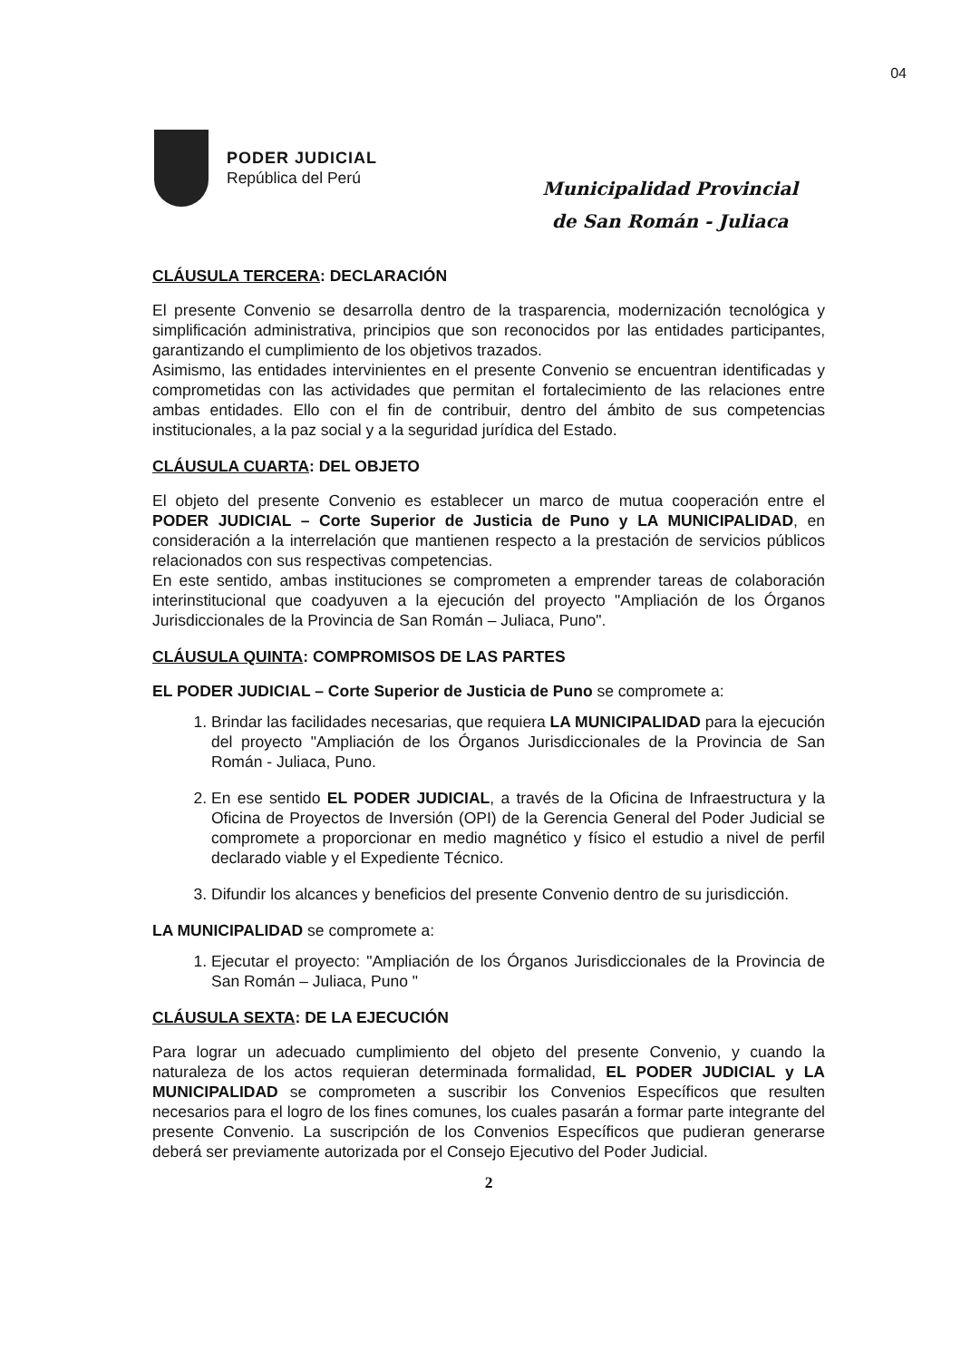04
PODER JUDICIAL
República del Perú
Municipalidad Provincial
de San Román - Juliaca
CLÁUSULA TERCERA: DECLARACIÓN
El presente Convenio se desarrolla dentro de la trasparencia, modernización tecnológica y simplificación administrativa, principios que son reconocidos por las entidades participantes, garantizando el cumplimiento de los objetivos trazados.
Asimismo, las entidades intervinientes en el presente Convenio se encuentran identificadas y comprometidas con las actividades que permitan el fortalecimiento de las relaciones entre ambas entidades. Ello con el fin de contribuir, dentro del ámbito de sus competencias institucionales, a la paz social y a la seguridad jurídica del Estado.
CLÁUSULA CUARTA: DEL OBJETO
El objeto del presente Convenio es establecer un marco de mutua cooperación entre el PODER JUDICIAL – Corte Superior de Justicia de Puno y LA MUNICIPALIDAD, en consideración a la interrelación que mantienen respecto a la prestación de servicios públicos relacionados con sus respectivas competencias.
En este sentido, ambas instituciones se comprometen a emprender tareas de colaboración interinstitucional que coadyuven a la ejecución del proyecto "Ampliación de los Órganos Jurisdiccionales de la Provincia de San Román – Juliaca, Puno".
CLÁUSULA QUINTA: COMPROMISOS DE LAS PARTES
EL PODER JUDICIAL – Corte Superior de Justicia de Puno se compromete a:
1. Brindar las facilidades necesarias, que requiera LA MUNICIPALIDAD para la ejecución del proyecto "Ampliación de los Órganos Jurisdiccionales de la Provincia de San Román - Juliaca, Puno.
2. En ese sentido EL PODER JUDICIAL, a través de la Oficina de Infraestructura y la Oficina de Proyectos de Inversión (OPI) de la Gerencia General del Poder Judicial se compromete a proporcionar en medio magnético y físico el estudio a nivel de perfil declarado viable y el Expediente Técnico.
3. Difundir los alcances y beneficios del presente Convenio dentro de su jurisdicción.
LA MUNICIPALIDAD se compromete a:
1. Ejecutar el proyecto: "Ampliación de los Órganos Jurisdiccionales de la Provincia de San Román – Juliaca, Puno "
CLÁUSULA SEXTA: DE LA EJECUCIÓN
Para lograr un adecuado cumplimiento del objeto del presente Convenio, y cuando la naturaleza de los actos requieran determinada formalidad, EL PODER JUDICIAL y LA MUNICIPALIDAD se comprometen a suscribir los Convenios Específicos que resulten necesarios para el logro de los fines comunes, los cuales pasarán a formar parte integrante del presente Convenio. La suscripción de los Convenios Específicos que pudieran generarse deberá ser previamente autorizada por el Consejo Ejecutivo del Poder Judicial.
2